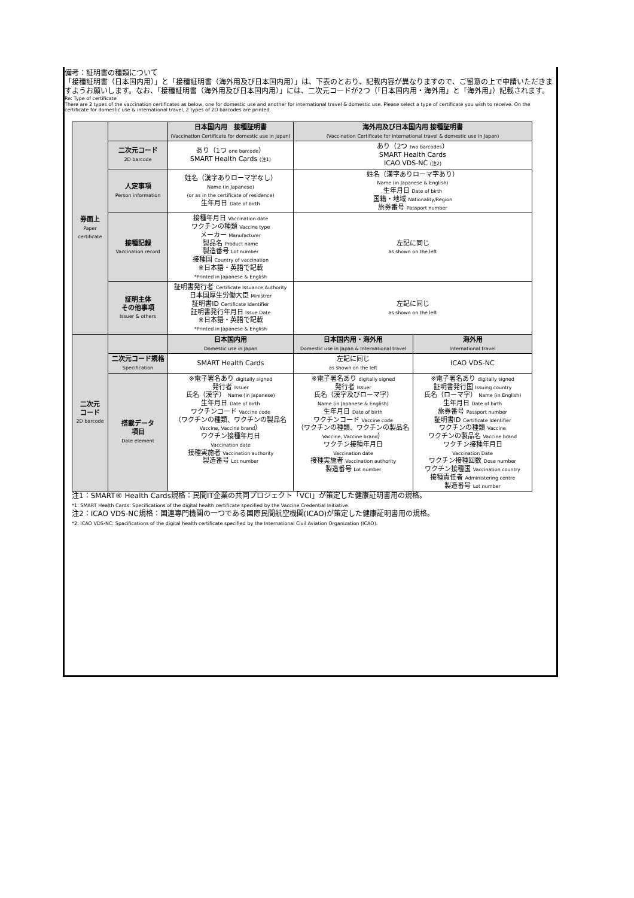備考：証明書の種類について
「接種証明書（日本国内用）」と「接種証明書（海外用及び日本国内用）」は、下表のとおり、記載内容が異なりますので、ご留意の上で申請いただきますようお願いします。なお、「接種証明書（海外用及び日本国内用）」には、二次元コードが2つ（「日本国内用・海外用」と「海外用」）記載されます。
Re: Type of certificate
There are 2 types of the vaccination certificates as below, one for domestic use and another for international travel & domestic use. Please select a type of certificate you wish to receive. On the certificate for domestic use & international travel, 2 types of 2D barcodes are printed.
| 券面上 Paper certificate | | 日本国内用 接種証明書 (Vaccination Certificate for domestic use in Japan) | 海外用及び日本国内用 接種証明書 (Vaccination Certificate for international travel & domestic use in Japan) | |
| | 二次元コード 2D barcode | あり（1つ one barcode ） SMART Health Cards (注1) | あり（2つ two barcodes ） SMART Health Cards ICAO VDS-NC (注2) | |
| | 人定事項 Person information | 姓名（漢字ありローマ字なし） Name (in Japanese) (or as in the certificate of residence) 生年月日 Date of birth | 姓名（漢字ありローマ字あり） Name (in Japanese & English) 生年月日 Date of birth 国籍・地域 Nationality/Region 旅券番号 Passport number | |
| | 接種記録 Vaccination record | 接種年月日 Vaccination date ワクチンの種類 Vaccine type メーカー Manufacturer 製品名 Product name 製造番号 Lot number 接種国 Country of vaccination ※日本語・英語で記載 *Printed in Japanese & English | 左記に同じ as shown on the left | |
| | 証明主体 その他事項 Issuer & others | 証明書発行者 Certificate Issuance Authority 日本国厚生労働大臣 Ministrer 証明書ID Certificate Identifier 証明書発行年月日 Issue Date ※日本語・英語で記載 *Printed in Japanese & English | 左記に同じ as shown on the left | |
| 二次元 コード 2D barcode | | 日本国内用 Domestic use in Japan | 日本国内用・海外用 Domestic use in Japan & International travel | 海外用 International travel |
| | 二次元コード規格 Specification | SMART Health Cards | 左記に同じ as shown on the left | ICAO VDS-NC |
| | 搭載データ 項目 Date element | ※電子署名あり digitally signed 発行者 Issuer 氏名（漢字） Name (in Japanese) 生年月日 Date of birth ワクチンコード Vaccine code （ワクチンの種類、ワクチンの製品名 Vaccine, Vaccine brand ） ワクチン接種年月日 Vaccination date 接種実施者 Vaccination authority 製造番号 Lot number | ※電子署名あり digitally signed 発行者 Issuer 氏名（漢字及びローマ字） Name (in Japanese & English) 生年月日 Date of birth ワクチンコード Vaccine code （ワクチンの種類、ワクチンの製品名 Vaccine, Vaccine brand ） ワクチン接種年月日 Vaccination date 接種実施者 Vaccination authority 製造番号 Lot number | ※電子署名あり digitally signed 証明書発行国 Issuing country 氏名（ローマ字） Name (in English) 生年月日 Date of birth 旅券番号 Passport number 証明書ID Certificate Identifier ワクチンの種類 Vaccine ワクチンの製品名 Vaccine brand ワクチン接種年月日 Vaccination Date ワクチン接種回数 Dose number ワクチン接種国 Vaccination country 接種責任者 Administering centre 製造番号 Lot number |
注1：SMART® Health Cards規格：民間IT企業の共同プロジェクト「VCI」が策定した健康証明書用の規格。
*1: SMART Health Cards: Specifications of the digital health certificate specified by the Vaccine Credential Initiative.
注2：ICAO VDS-NC規格：国連専門機関の一つである国際民間航空機関(ICAO)が策定した健康証明書用の規格。
*2: ICAO VDS-NC: Spacifications of the digital health certificate specified by the International Civil Aviation Organization (ICAO).